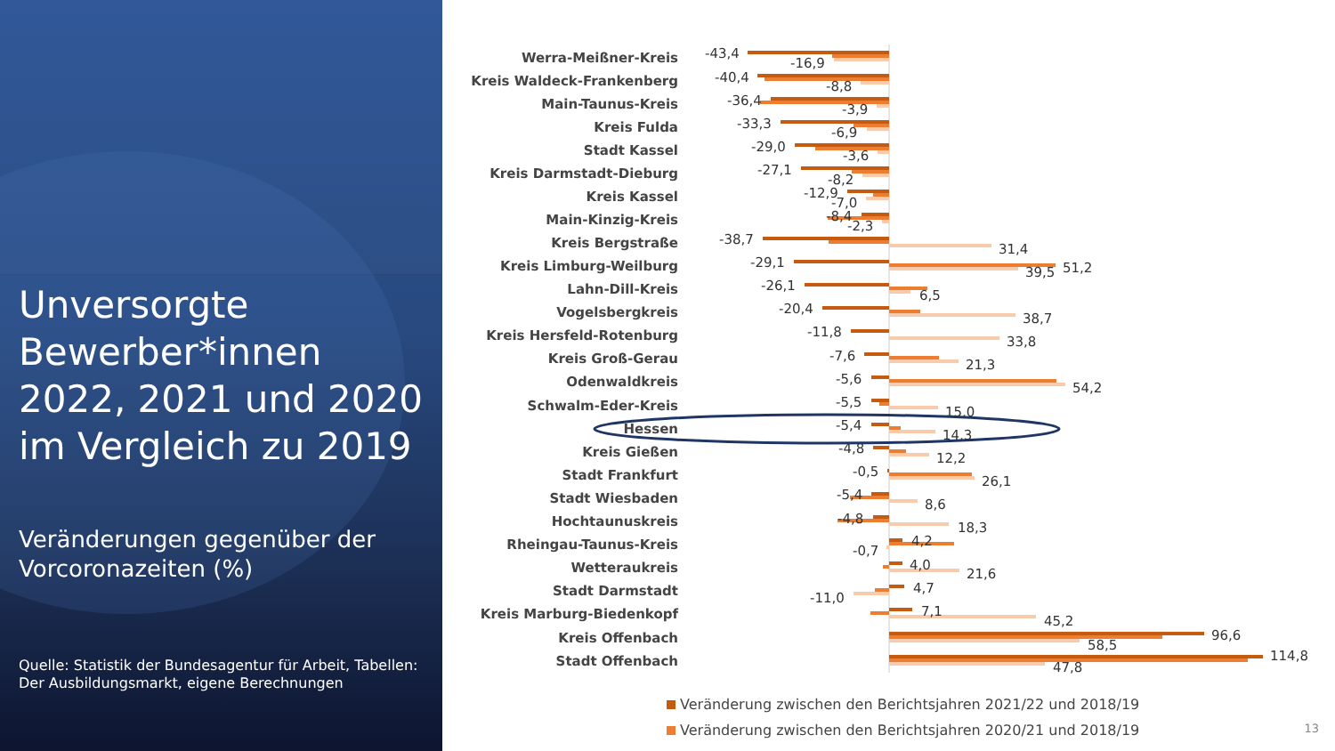Unversorgte Bewerber*innen 2022, 2021 und 2020 im Vergleich zu 2019
Veränderungen gegenüber der Vorcoronazeiten (%)
Quelle: Statistik der Bundesagentur für Arbeit, Tabellen: Der Ausbildungsmarkt, eigene Berechnungen
Werra-Meißner-Kreis
Kreis Waldeck-Frankenberg
Main-Taunus-Kreis
Kreis Fulda
Stadt Kassel
Kreis Darmstadt-Dieburg
Kreis Kassel
Main-Kinzig-Kreis
Kreis Bergstraße
Kreis Limburg-Weilburg
Lahn-Dill-Kreis
Vogelsbergkreis
Kreis Hersfeld-Rotenburg
Kreis Groß-Gerau
Odenwaldkreis
Schwalm-Eder-Kreis
Hessen
Kreis Gießen
Stadt Frankfurt
Stadt Wiesbaden
Hochtaunuskreis
Rheingau-Taunus-Kreis
Wetteraukreis
Stadt Darmstadt
Kreis Marburg-Biedenkopf
Kreis Offenbach
Stadt Offenbach
-43,4
-16,9
-40,4
-8,8
-36,4
-3,9
-33,3
-6,9
-29,0
-3,6
-27,1
-8,2
-12,9
-7,0
-8,4
-2,3
-38,7
31,4
-29,1
39,5
51,2
-26,1
6,5
-20,4
38,7
-11,8
33,8
-7,6
21,3
-5,6
54,2
-5,5
15,0
-5,4
14,3
-4,8
12,2
-0,5
26,1
-5,4
8,6
-4,8
18,3
4,2
-0,7
4,0
21,6
4,7
-11,0
7,1
45,2
96,6
58,5
114,8
47,8
Veränderung zwischen den Berichtsjahren 2021/22 und 2018/19
Veränderung zwischen den Berichtsjahren 2020/21 und 2018/19
13